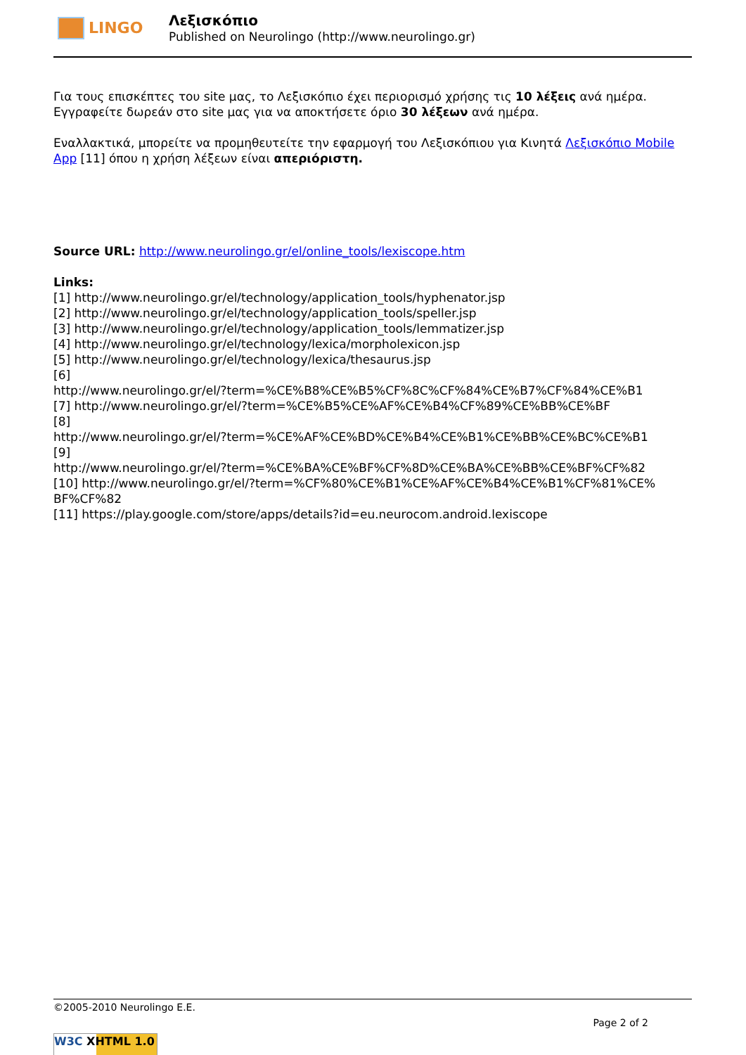LINGO
Λεξισκόπιο
Published on Neurolingo (http://www.neurolingo.gr)
Για τους επισκέπτες του site μας, το Λεξισκόπιο έχει περιορισμό χρήσης τις 10 λέξεις ανά ημέρα. Εγγραφείτε δωρεάν στο site μας για να αποκτήσετε όριο 30 λέξεων ανά ημέρα.
Εναλλακτικά, μπορείτε να προμηθευτείτε την εφαρμογή του Λεξισκόπιου για Κινητά Λεξισκόπιο Mobile App [11] όπου η χρήση λέξεων είναι απεριόριστη.
Source URL: http://www.neurolingo.gr/el/online_tools/lexiscope.htm
Links:
[1] http://www.neurolingo.gr/el/technology/application_tools/hyphenator.jsp
[2] http://www.neurolingo.gr/el/technology/application_tools/speller.jsp
[3] http://www.neurolingo.gr/el/technology/application_tools/lemmatizer.jsp
[4] http://www.neurolingo.gr/el/technology/lexica/morpholexicon.jsp
[5] http://www.neurolingo.gr/el/technology/lexica/thesaurus.jsp
[6]
http://www.neurolingo.gr/el/?term=%CE%B8%CE%B5%CF%8C%CF%84%CE%B7%CF%84%CE%B1
[7] http://www.neurolingo.gr/el/?term=%CE%B5%CE%AF%CE%B4%CF%89%CE%BB%CE%BF
[8]
http://www.neurolingo.gr/el/?term=%CE%AF%CE%BD%CE%B4%CE%B1%CE%BB%CE%BC%CE%B1
[9]
http://www.neurolingo.gr/el/?term=%CE%BA%CE%BF%CF%8D%CE%BA%CE%BB%CE%BF%CF%82
[10] http://www.neurolingo.gr/el/?term=%CF%80%CE%B1%CE%AF%CE%B4%CE%B1%CF%81%CE%
BF%CF%82
[11] https://play.google.com/store/apps/details?id=eu.neurocom.android.lexiscope
©2005-2010 Neurolingo E.E.
Page 2 of 2
W3C XHTML 1.0